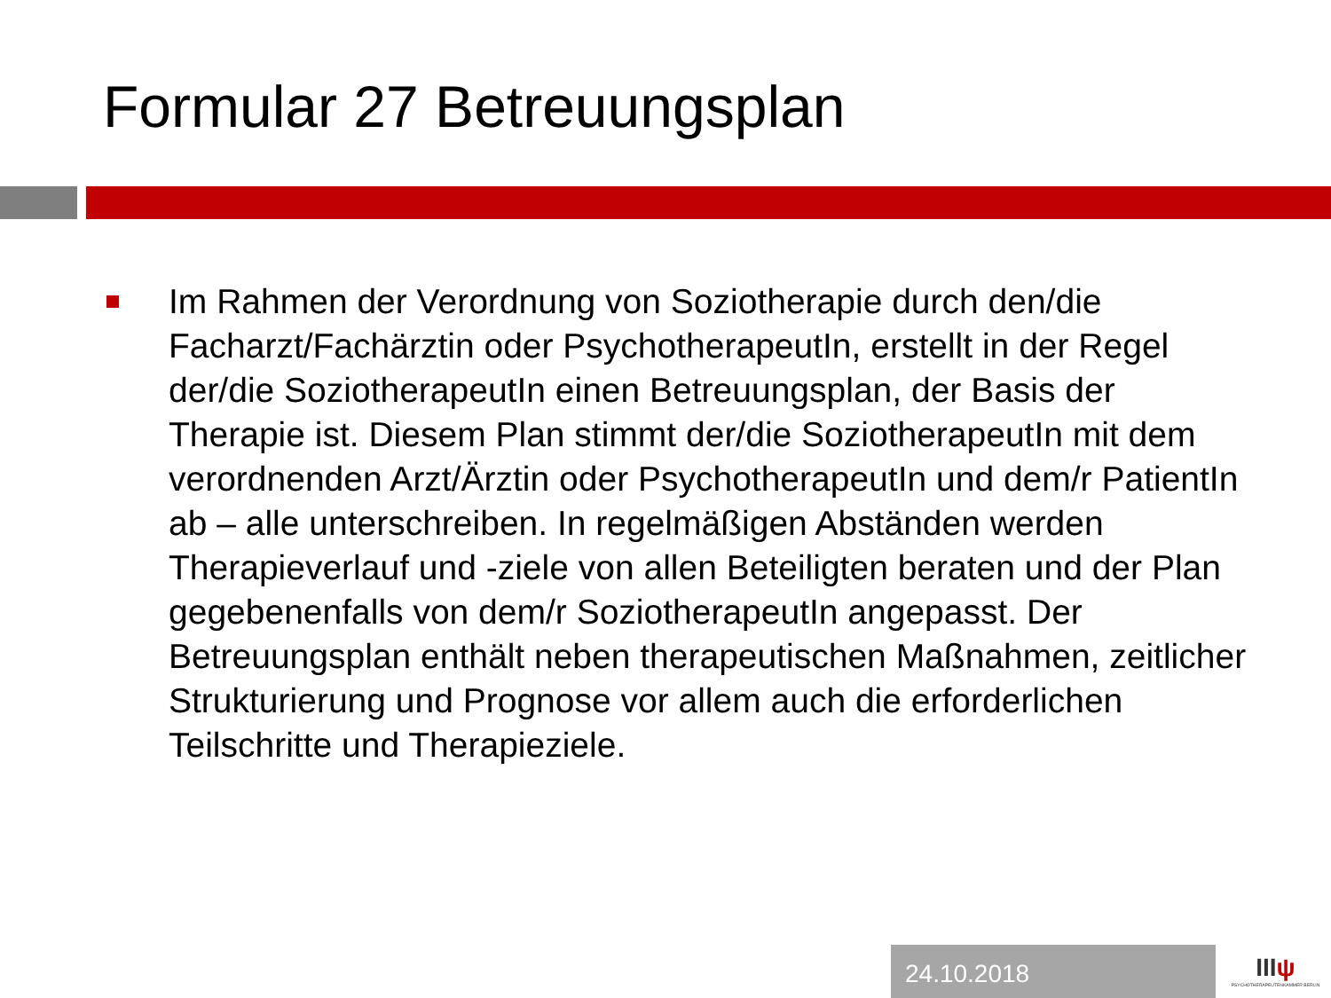Formular 27 Betreuungsplan
Im Rahmen der Verordnung von Soziotherapie durch den/die Facharzt/Fachärztin oder PsychotherapeutIn, erstellt in der Regel der/die SoziotherapeutIn einen Betreuungsplan, der Basis der Therapie ist. Diesem Plan stimmt der/die SoziotherapeutIn mit dem verordnenden Arzt/Ärztin oder PsychotherapeutIn und dem/r PatientIn ab – alle unterschreiben. In regelmäßigen Abständen werden Therapieverlauf und -ziele von allen Beteiligten beraten und der Plan gegebenenfalls von dem/r SoziotherapeutIn angepasst. Der Betreuungsplan enthält neben therapeutischen Maßnahmen, zeitlicher Strukturierung und Prognose vor allem auch die erforderlichen Teilschritte und Therapieziele.
24.10.2018
IIIψ
PSYCHOTHERAPEUTENKAMMER BERLIN